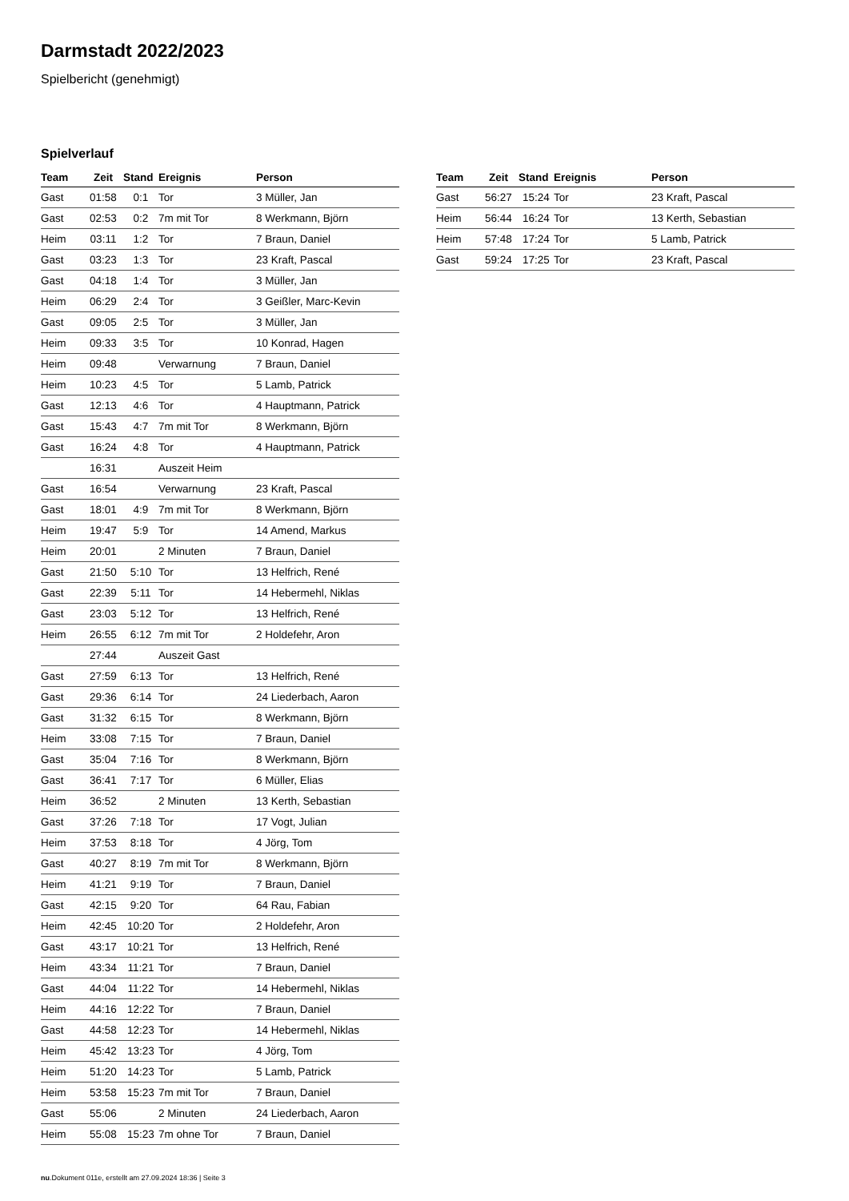Darmstadt 2022/2023
Spielbericht (genehmigt)
Spielverlauf
| Team | Zeit | Stand | Ereignis | Person |
| --- | --- | --- | --- | --- |
| Gast | 01:58 | 0:1 | Tor | 3 Müller, Jan |
| Gast | 02:53 | 0:2 | 7m mit Tor | 8 Werkmann, Björn |
| Heim | 03:11 | 1:2 | Tor | 7 Braun, Daniel |
| Gast | 03:23 | 1:3 | Tor | 23 Kraft, Pascal |
| Gast | 04:18 | 1:4 | Tor | 3 Müller, Jan |
| Heim | 06:29 | 2:4 | Tor | 3 Geißler, Marc-Kevin |
| Gast | 09:05 | 2:5 | Tor | 3 Müller, Jan |
| Heim | 09:33 | 3:5 | Tor | 10 Konrad, Hagen |
| Heim | 09:48 | | Verwarnung | 7 Braun, Daniel |
| Heim | 10:23 | 4:5 | Tor | 5 Lamb, Patrick |
| Gast | 12:13 | 4:6 | Tor | 4 Hauptmann, Patrick |
| Gast | 15:43 | 4:7 | 7m mit Tor | 8 Werkmann, Björn |
| Gast | 16:24 | 4:8 | Tor | 4 Hauptmann, Patrick |
| | 16:31 | | Auszeit Heim | |
| Gast | 16:54 | | Verwarnung | 23 Kraft, Pascal |
| Gast | 18:01 | 4:9 | 7m mit Tor | 8 Werkmann, Björn |
| Heim | 19:47 | 5:9 | Tor | 14 Amend, Markus |
| Heim | 20:01 | | 2 Minuten | 7 Braun, Daniel |
| Gast | 21:50 | 5:10 | Tor | 13 Helfrich, René |
| Gast | 22:39 | 5:11 | Tor | 14 Hebermehl, Niklas |
| Gast | 23:03 | 5:12 | Tor | 13 Helfrich, René |
| Heim | 26:55 | 6:12 | 7m mit Tor | 2 Holdefehr, Aron |
| | 27:44 | | Auszeit Gast | |
| Gast | 27:59 | 6:13 | Tor | 13 Helfrich, René |
| Gast | 29:36 | 6:14 | Tor | 24 Liederbach, Aaron |
| Gast | 31:32 | 6:15 | Tor | 8 Werkmann, Björn |
| Heim | 33:08 | 7:15 | Tor | 7 Braun, Daniel |
| Gast | 35:04 | 7:16 | Tor | 8 Werkmann, Björn |
| Gast | 36:41 | 7:17 | Tor | 6 Müller, Elias |
| Heim | 36:52 | | 2 Minuten | 13 Kerth, Sebastian |
| Gast | 37:26 | 7:18 | Tor | 17 Vogt, Julian |
| Heim | 37:53 | 8:18 | Tor | 4 Jörg, Tom |
| Gast | 40:27 | 8:19 | 7m mit Tor | 8 Werkmann, Björn |
| Heim | 41:21 | 9:19 | Tor | 7 Braun, Daniel |
| Gast | 42:15 | 9:20 | Tor | 64 Rau, Fabian |
| Heim | 42:45 | 10:20 | Tor | 2 Holdefehr, Aron |
| Gast | 43:17 | 10:21 | Tor | 13 Helfrich, René |
| Heim | 43:34 | 11:21 | Tor | 7 Braun, Daniel |
| Gast | 44:04 | 11:22 | Tor | 14 Hebermehl, Niklas |
| Heim | 44:16 | 12:22 | Tor | 7 Braun, Daniel |
| Gast | 44:58 | 12:23 | Tor | 14 Hebermehl, Niklas |
| Heim | 45:42 | 13:23 | Tor | 4 Jörg, Tom |
| Heim | 51:20 | 14:23 | Tor | 5 Lamb, Patrick |
| Heim | 53:58 | 15:23 | 7m mit Tor | 7 Braun, Daniel |
| Gast | 55:06 | | 2 Minuten | 24 Liederbach, Aaron |
| Heim | 55:08 | 15:23 | 7m ohne Tor | 7 Braun, Daniel |
| Team | Zeit | Stand | Ereignis | Person |
| --- | --- | --- | --- | --- |
| Gast | 56:27 | 15:24 | Tor | 23 Kraft, Pascal |
| Heim | 56:44 | 16:24 | Tor | 13 Kerth, Sebastian |
| Heim | 57:48 | 17:24 | Tor | 5 Lamb, Patrick |
| Gast | 59:24 | 17:25 | Tor | 23 Kraft, Pascal |
nu.Dokument 011e, erstellt am 27.09.2024 18:36 | Seite 3